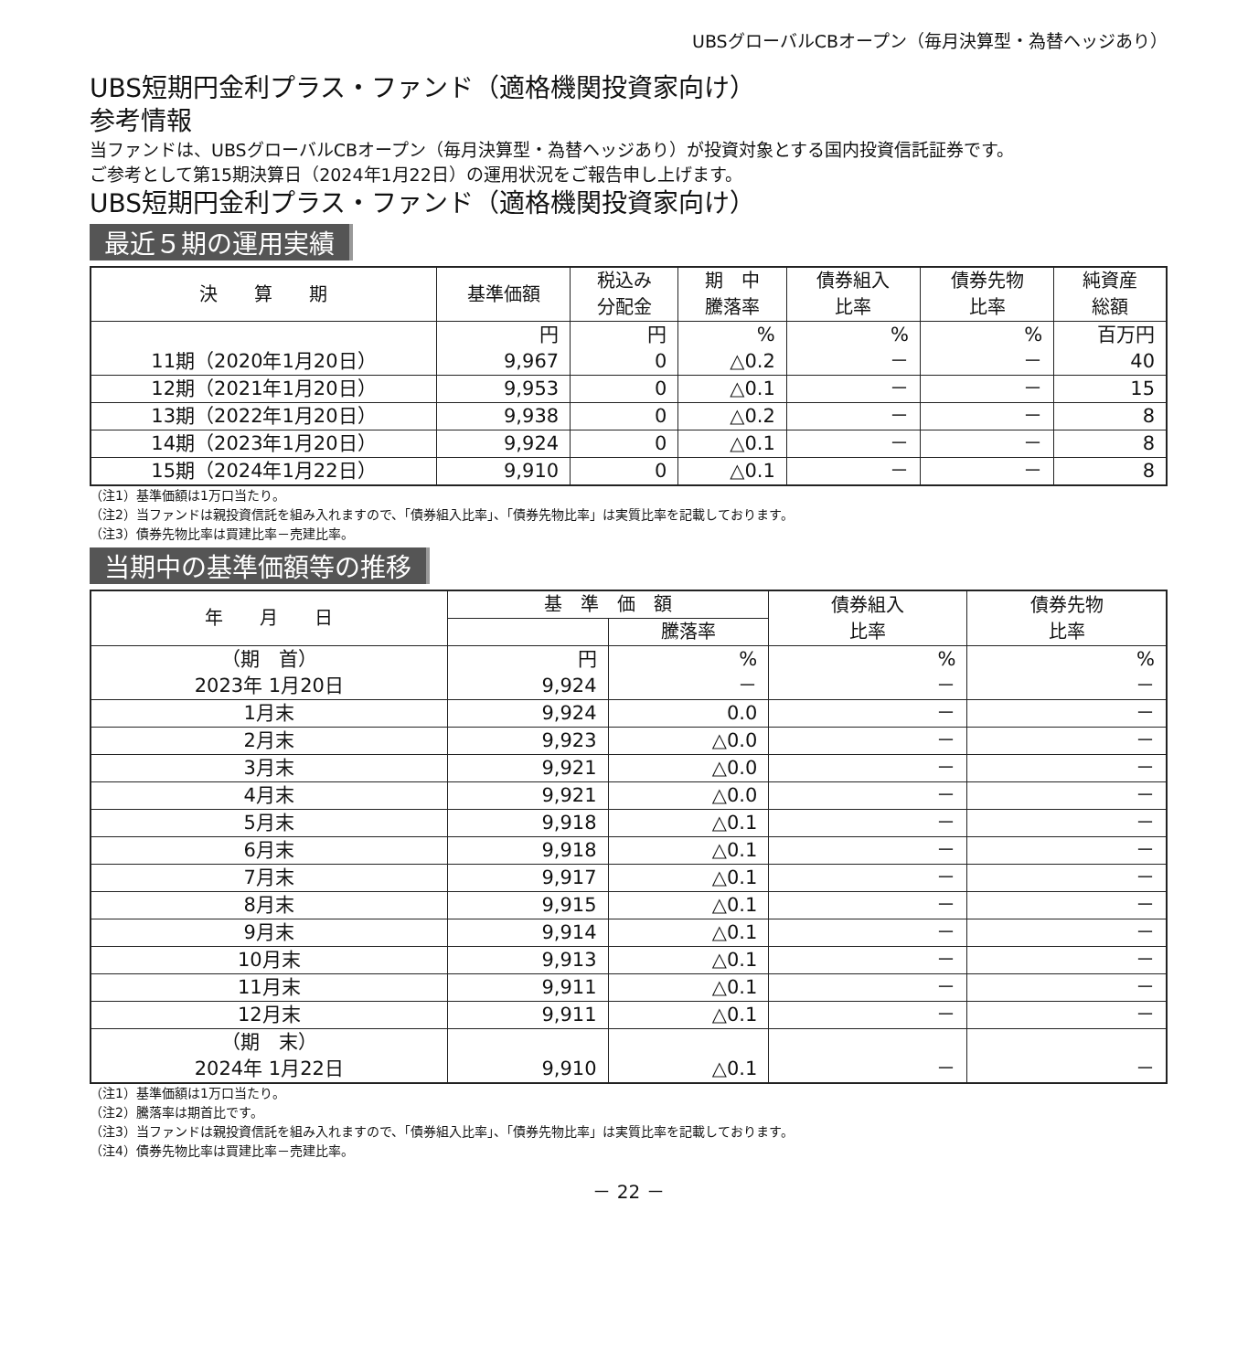UBSグローバルCBオープン（毎月決算型・為替ヘッジあり）
UBS短期円金利プラス・ファンド（適格機関投資家向け）
参考情報
当ファンドは、UBSグローバルCBオープン（毎月決算型・為替ヘッジあり）が投資対象とする国内投資信託証券です。
ご参考として第15期決算日（2024年1月22日）の運用状況をご報告申し上げます。
UBS短期円金利プラス・ファンド（適格機関投資家向け）
最近５期の運用実績
| 決 算 期 | 基準価額 | 税込み 分配金 | 期 中 騰落率 | 債券組入 比率 | 債券先物 比率 | 純資産 総額 |
| --- | --- | --- | --- | --- | --- | --- |
| 11期（2020年1月20日） | 円 9,967 | 円 0 | % △0.2 | % － | % － | 百万円 40 |
| 12期（2021年1月20日） | 9,953 | 0 | △0.1 | － | － | 15 |
| 13期（2022年1月20日） | 9,938 | 0 | △0.2 | － | － | 8 |
| 14期（2023年1月20日） | 9,924 | 0 | △0.1 | － | － | 8 |
| 15期（2024年1月22日） | 9,910 | 0 | △0.1 | － | － | 8 |
（注1）基準価額は1万口当たり。
（注2）当ファンドは親投資信託を組み入れますので、「債券組入比率」、「債券先物比率」は実質比率を記載しております。
（注3）債券先物比率は買建比率－売建比率。
当期中の基準価額等の推移
| 年 月 日 | 基 準 価 額 | | 債券組入 比率 | 債券先物 比率 |
| --- | --- | --- | --- | --- |
| | | 騰落率 | | |
| （期 首） 2023年 1月20日 | 円 9,924 | % － | % － | % － |
| 1月末 | 9,924 | 0.0 | － | － |
| 2月末 | 9,923 | △0.0 | － | － |
| 3月末 | 9,921 | △0.0 | － | － |
| 4月末 | 9,921 | △0.0 | － | － |
| 5月末 | 9,918 | △0.1 | － | － |
| 6月末 | 9,918 | △0.1 | － | － |
| 7月末 | 9,917 | △0.1 | － | － |
| 8月末 | 9,915 | △0.1 | － | － |
| 9月末 | 9,914 | △0.1 | － | － |
| 10月末 | 9,913 | △0.1 | － | － |
| 11月末 | 9,911 | △0.1 | － | － |
| 12月末 | 9,911 | △0.1 | － | － |
| （期 末） 2024年 1月22日 | 9,910 | △0.1 | － | － |
（注1）基準価額は1万口当たり。
（注2）騰落率は期首比です。
（注3）当ファンドは親投資信託を組み入れますので、「債券組入比率」、「債券先物比率」は実質比率を記載しております。
（注4）債券先物比率は買建比率－売建比率。
－ 22 －